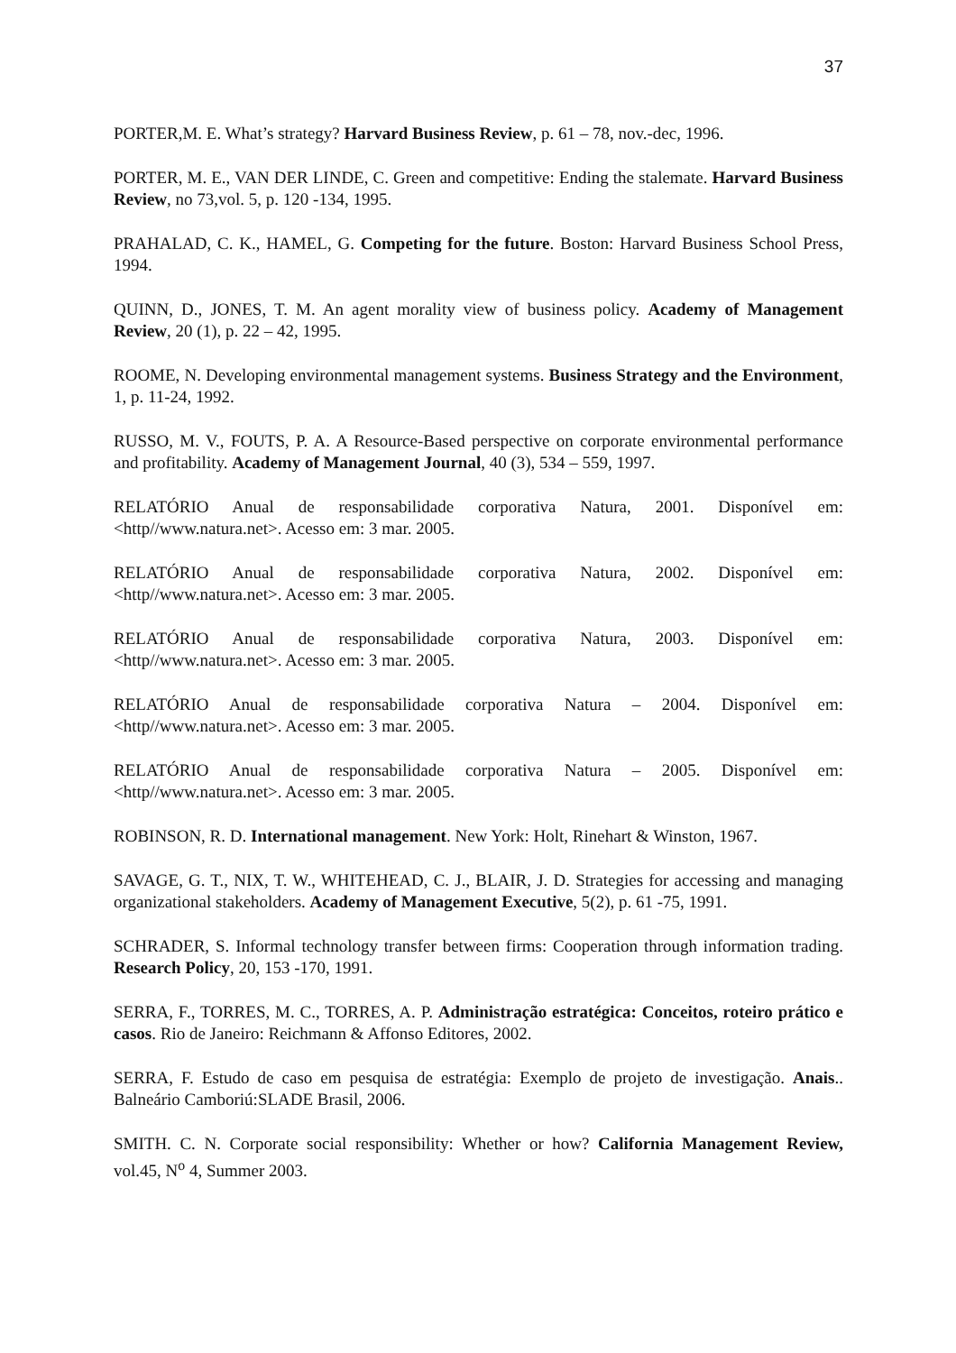37
PORTER,M. E. What’s strategy? Harvard Business Review, p. 61 – 78, nov.-dec, 1996.
PORTER, M. E., VAN DER LINDE, C. Green and competitive: Ending the stalemate. Harvard Business Review, no 73,vol. 5, p. 120 -134, 1995.
PRAHALAD, C. K., HAMEL, G. Competing for the future. Boston: Harvard Business School Press, 1994.
QUINN, D., JONES, T. M. An agent morality view of business policy. Academy of Management Review, 20 (1), p. 22 – 42, 1995.
ROOME, N. Developing environmental management systems. Business Strategy and the Environment, 1, p. 11-24, 1992.
RUSSO, M. V., FOUTS, P. A. A Resource-Based perspective on corporate environmental performance and profitability. Academy of Management Journal, 40 (3), 534 – 559, 1997.
RELATÓRIO Anual de responsabilidade corporativa Natura, 2001. Disponível em: <http//www.natura.net>. Acesso em: 3 mar. 2005.
RELATÓRIO Anual de responsabilidade corporativa Natura, 2002. Disponível em: <http//www.natura.net>. Acesso em: 3 mar. 2005.
RELATÓRIO Anual de responsabilidade corporativa Natura, 2003. Disponível em: <http//www.natura.net>. Acesso em: 3 mar. 2005.
RELATÓRIO Anual de responsabilidade corporativa Natura – 2004. Disponível em: <http//www.natura.net>. Acesso em: 3 mar. 2005.
RELATÓRIO Anual de responsabilidade corporativa Natura – 2005. Disponível em: <http//www.natura.net>. Acesso em: 3 mar. 2005.
ROBINSON, R. D. International management. New York: Holt, Rinehart & Winston, 1967.
SAVAGE, G. T., NIX, T. W., WHITEHEAD, C. J., BLAIR, J. D. Strategies for accessing and managing organizational stakeholders. Academy of Management Executive, 5(2), p. 61 -75, 1991.
SCHRADER, S. Informal technology transfer between firms: Cooperation through information trading. Research Policy, 20, 153 -170, 1991.
SERRA, F., TORRES, M. C., TORRES, A. P. Administração estratégica: Conceitos, roteiro prático e casos. Rio de Janeiro: Reichmann & Affonso Editores, 2002.
SERRA, F. Estudo de caso em pesquisa de estratégia: Exemplo de projeto de investigação. Anais.. Balneário Camboriú:SLADE Brasil, 2006.
SMITH. C. N. Corporate social responsibility: Whether or how? California Management Review, vol.45, N<sup>o</sup> 4, Summer 2003.